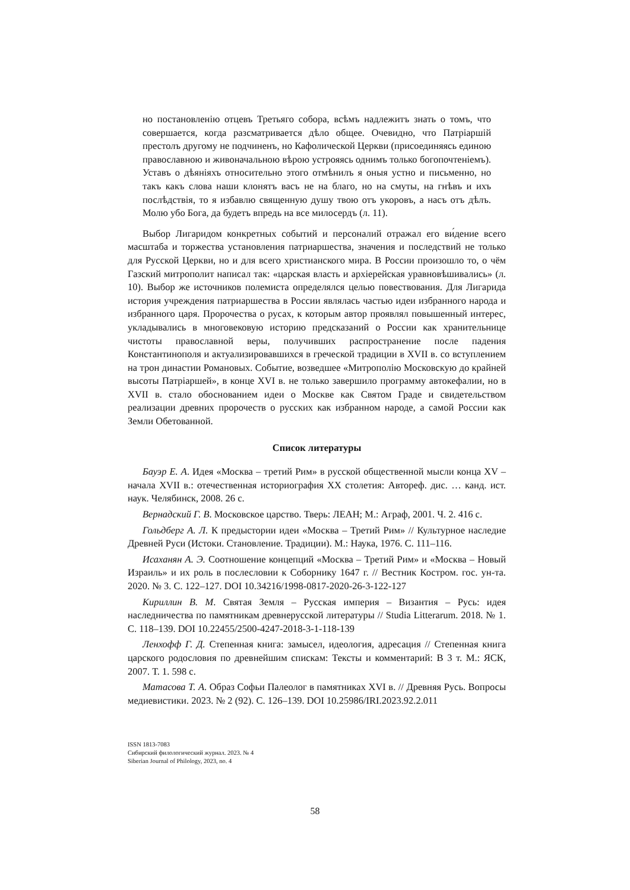но постановленію отцевъ Третьяго собора, всѣмъ надлежитъ знать о томъ, что совершается, когда разсматривается дѣло общее. Очевидно, что Патріаршій престолъ другому не подчиненъ, но Кафолической Церкви (присоединяясь единою православною и живоначальною вѣрою устрояясь однимъ только богопочтеніемъ). Уставъ о дѣяніяхъ относительно этого отмѣнилъ я оныя устно и письменно, но такъ какъ слова наши клонятъ васъ не на благо, но на смуты, на гнѣвъ и ихъ послѣдствія, то я избавлю священную душу твою отъ укоровъ, а насъ отъ дѣлъ. Молю убо Бога, да будетъ впредь на все милосердъ (л. 11).
Выбор Лигаридом конкретных событий и персоналий отражал его ви́дение всего масштаба и торжества установления патриаршества, значения и последствий не только для Русской Церкви, но и для всего христианского мира. В России произошло то, о чём Газский митрополит написал так: «царская власть и архіерейская уравновѣшивались» (л. 10). Выбор же источников полемиста определялся целью повествования. Для Лигарида история учреждения патриаршества в России являлась частью идеи избранного народа и избранного царя. Пророчества о русах, к которым автор проявлял повышенный интерес, укладывались в многовековую историю предсказаний о России как хранительнице чистоты православной веры, получивших распространение после падения Константинополя и актуализировавшихся в греческой традиции в XVII в. со вступлением на трон династии Романовых. Событие, возведшее «Митрополію Московскую до крайней высоты Патріаршей», в конце XVI в. не только завершило программу автокефалии, но в XVII в. стало обоснованием идеи о Москве как Святом Граде и свидетельством реализации древних пророчеств о русских как избранном народе, а самой России как Земли Обетованной.
Список литературы
Бауэр Е. А. Идея «Москва – третий Рим» в русской общественной мысли конца XV – начала XVII в.: отечественная историография XX столетия: Автореф. дис. … канд. ист. наук. Челябинск, 2008. 26 с.
Вернадский Г. В. Московское царство. Тверь: ЛЕАН; М.: Аграф, 2001. Ч. 2. 416 с.
Гольдберг А. Л. К предыстории идеи «Москва – Третий Рим» // Культурное наследие Древней Руси (Истоки. Становление. Традиции). М.: Наука, 1976. С. 111–116.
Исаханян А. Э. Соотношение концепций «Москва – Третий Рим» и «Москва – Новый Израиль» и их роль в послесловии к Соборнику 1647 г. // Вестник Костром. гос. ун-та. 2020. № 3. С. 122–127. DOI 10.34216/1998-0817-2020-26-3-122-127
Кириллин В. М. Святая Земля – Русская империя – Византия – Русь: идея наследничества по памятникам древнерусской литературы // Studia Litterarum. 2018. № 1. С. 118–139. DOI 10.22455/2500-4247-2018-3-1-118-139
Ленхофф Г. Д. Степенная книга: замысел, идеология, адресация // Степенная книга царского родословия по древнейшим спискам: Тексты и комментарий: В 3 т. М.: ЯСК, 2007. Т. 1. 598 с.
Матасова Т. А. Образ Софьи Палеолог в памятниках XVI в. // Древняя Русь. Вопросы медиевистики. 2023. № 2 (92). С. 126–139. DOI 10.25986/IRI.2023.92.2.011
ISSN 1813-7083
Сибирский филологический журнал. 2023. № 4
Siberian Journal of Philology, 2023, no. 4
58